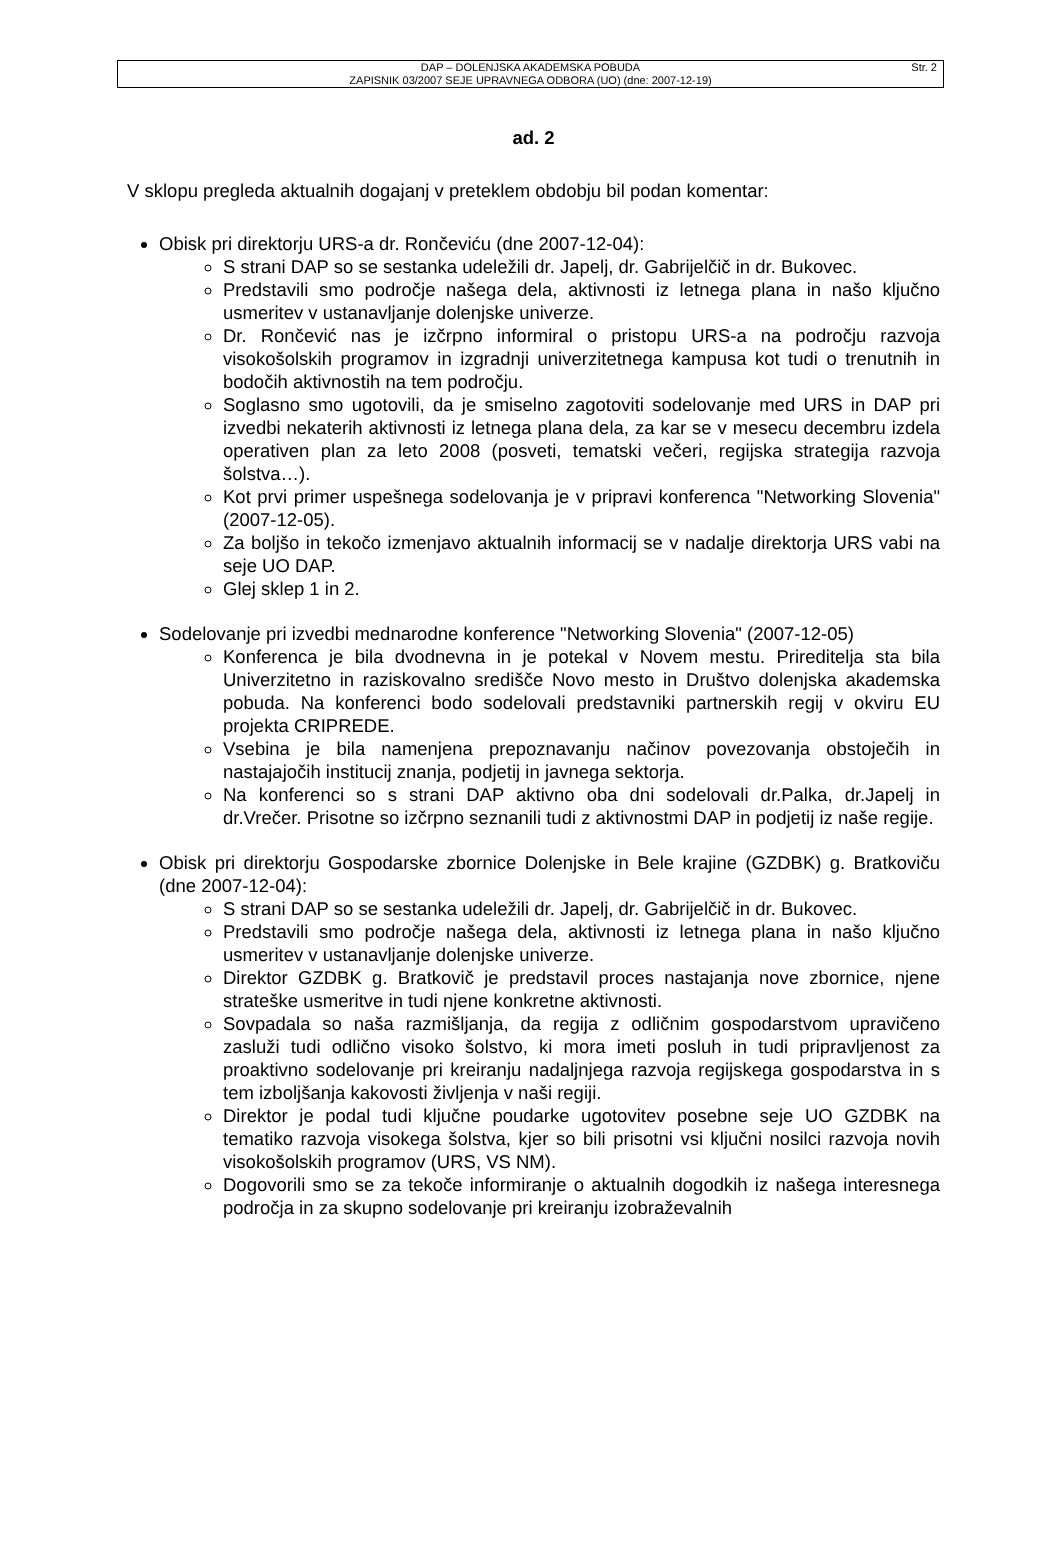DAP – DOLENJSKA AKADEMSKA POBUDA
ZAPISNIK 03/2007 SEJE UPRAVNEGA ODBORA (UO) (dne: 2007-12-19)
Str. 2
ad. 2
V sklopu pregleda aktualnih dogajanj v preteklem obdobju bil podan komentar:
Obisk pri direktorju URS-a dr. Rončeviću (dne 2007-12-04):
S strani DAP so se sestanka udeležili dr. Japelj, dr. Gabrijelčič in dr. Bukovec.
Predstavili smo področje našega dela, aktivnosti iz letnega plana in našo ključno usmeritev v ustanavljanje dolenjske univerze.
Dr. Rončević nas je izčrpno informiral o pristopu URS-a na področju razvoja visokošolskih programov in izgradnji univerzitetnega kampusa kot tudi o trenutnih in bodočih aktivnostih na tem področju.
Soglasno smo ugotovili, da je smiselno zagotoviti sodelovanje med URS in DAP pri izvedbi nekaterih aktivnosti iz letnega plana dela, za kar se v mesecu decembru izdela operativen plan za leto 2008 (posveti, tematski večeri, regijska strategija razvoja šolstva…).
Kot prvi primer uspešnega sodelovanja je v pripravi konferenca "Networking Slovenia" (2007-12-05).
Za boljšo in tekočo izmenjavo aktualnih informacij se v nadalje direktorja URS vabi na seje UO DAP.
Glej sklep 1 in 2.
Sodelovanje pri izvedbi mednarodne konference "Networking Slovenia" (2007-12-05)
Konferenca je bila dvodnevna in je potekal v Novem mestu. Prireditelja sta bila Univerzitetno in raziskovalno središče Novo mesto in Društvo dolenjska akademska pobuda. Na konferenci bodo sodelovali predstavniki partnerskih regij v okviru EU projekta CRIPREDE.
Vsebina je bila namenjena prepoznavanju načinov povezovanja obstoječih in nastajajočih institucij znanja, podjetij in javnega sektorja.
Na konferenci so s strani DAP aktivno oba dni sodelovali dr.Palka, dr.Japelj in dr.Vrečer. Prisotne so izčrpno seznanili tudi z aktivnostmi DAP in podjetij iz naše regije.
Obisk pri direktorju Gospodarske zbornice Dolenjske in Bele krajine (GZDBK) g. Bratkoviču (dne 2007-12-04):
S strani DAP so se sestanka udeležili dr. Japelj, dr. Gabrijelčič in dr. Bukovec.
Predstavili smo področje našega dela, aktivnosti iz letnega plana in našo ključno usmeritev v ustanavljanje dolenjske univerze.
Direktor GZDBK g. Bratkovič je predstavil proces nastajanja nove zbornice, njene strateške usmeritve in tudi njene konkretne aktivnosti.
Sovpadala so naša razmišljanja, da regija z odličnim gospodarstvom upravičeno zasluži tudi odlično visoko šolstvo, ki mora imeti posluh in tudi pripravljenost za proaktivno sodelovanje pri kreiranju nadaljnjega razvoja regijskega gospodarstva in s tem izboljšanja kakovosti življenja v naši regiji.
Direktor je podal tudi ključne poudarke ugotovitev posebne seje UO GZDBK na tematiko razvoja visokega šolstva, kjer so bili prisotni vsi ključni nosilci razvoja novih visokošolskih programov (URS, VS NM).
Dogovorili smo se za tekoče informiranje o aktualnih dogodkih iz našega interesnega področja in za skupno sodelovanje pri kreiranju izobraževalnih